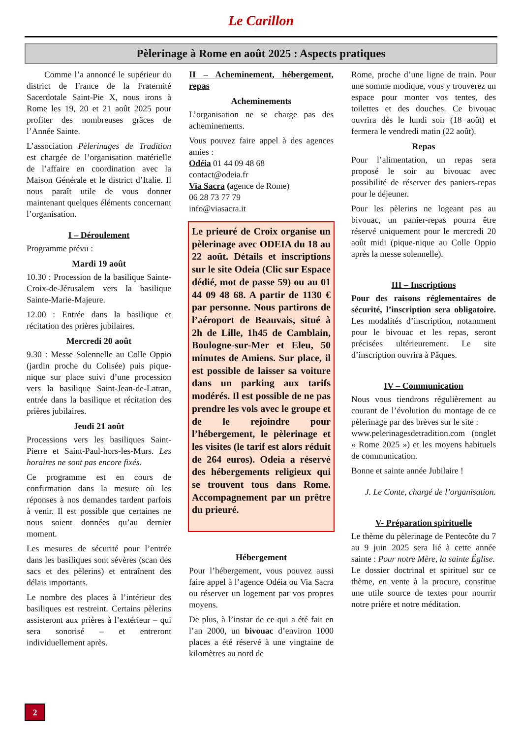Le Carillon
Pèlerinage à Rome en août 2025 : Aspects pratiques
Comme l’a annoncé le supérieur du district de France de la Fraternité Sacerdotale Saint-Pie X, nous irons à Rome les 19, 20 et 21 août 2025 pour profiter des nombreuses grâces de l’Année Sainte.
L’association Pèlerinages de Tradition est chargée de l’organisation matérielle de l’affaire en coordination avec la Maison Générale et le district d’Italie. Il nous paraît utile de vous donner maintenant quelques éléments concernant l’organisation.
I – Déroulement
Programme prévu :
Mardi 19 août
10.30 : Procession de la basilique Sainte-Croix-de-Jérusalem vers la basilique Sainte-Marie-Majeure.
12.00 : Entrée dans la basilique et récitation des prières jubilaires.
Mercredi 20 août
9.30 : Messe Solennelle au Colle Oppio (jardin proche du Colisée) puis pique-nique sur place suivi d’une procession vers la basilique Saint-Jean-de-Latran, entrée dans la basilique et récitation des prières jubilaires.
Jeudi 21 août
Processions vers les basiliques Saint-Pierre et Saint-Paul-hors-les-Murs. Les horaires ne sont pas encore fixés.
Ce programme est en cours de confirmation dans la mesure où les réponses à nos demandes tardent parfois à venir. Il est possible que certaines ne nous soient données qu’au dernier moment.
Les mesures de sécurité pour l’entrée dans les basiliques sont sévères (scan des sacs et des pèlerins) et entraînent des délais importants.
Le nombre des places à l’intérieur des basiliques est restreint. Certains pèlerins assisteront aux prières à l’extérieur – qui sera sonorisé – et entreront individuellement après.
II – Acheminement, hébergement, repas
Acheminements
L’organisation ne se charge pas des acheminements.
Vous pouvez faire appel à des agences amies :
Odéia 01 44 09 48 68
contact@odeia.fr
Via Sacra (agence de Rome)
06 28 73 77 79
info@viasacra.it
Le prieuré de Croix organise un pèlerinage avec ODEIA du 18 au 22 août. Détails et inscriptions sur le site Odeia (Clic sur Espace dédié, mot de passe 59) ou au 01 44 09 48 68. A partir de 1130 € par personne. Nous partirons de l’aéroport de Beauvais, situé à 2h de Lille, 1h45 de Camblain, Boulogne-sur-Mer et Eleu, 50 minutes de Amiens. Sur place, il est possible de laisser sa voiture dans un parking aux tarifs modérés. Il est possible de ne pas prendre les vols avec le groupe et de le rejoindre pour l’hébergement, le pèlerinage et les visites (le tarif est alors réduit de 264 euros). Odeia a réservé des hébergements religieux qui se trouvent tous dans Rome. Accompagnement par un prêtre du prieuré.
Hébergement
Pour l’hébergement, vous pouvez aussi faire appel à l’agence Odéia ou Via Sacra ou réserver un logement par vos propres moyens.
De plus, à l’instar de ce qui a été fait en l’an 2000, un bivouac d’environ 1000 places a été réservé à une vingtaine de kilomètres au nord de
Rome, proche d’une ligne de train. Pour une somme modique, vous y trouverez un espace pour monter vos tentes, des toilettes et des douches. Ce bivouac ouvrira dès le lundi soir (18 août) et fermera le vendredi matin (22 août).
Repas
Pour l’alimentation, un repas sera proposé le soir au bivouac avec possibilité de réserver des paniers-repas pour le déjeuner.
Pour les pèlerins ne logeant pas au bivouac, un panier-repas pourra être réservé uniquement pour le mercredi 20 août midi (pique-nique au Colle Oppio après la messe solennelle).
III – Inscriptions
Pour des raisons réglementaires de sécurité, l’inscription sera obligatoire. Les modalités d’inscription, notamment pour le bivouac et les repas, seront précisées ultérieurement. Le site d’inscription ouvrira à Pâques.
IV – Communication
Nous vous tiendrons régulièrement au courant de l’évolution du montage de ce pèlerinage par des brèves sur le site :
www.pelerinagesdetradition.com (onglet « Rome 2025 ») et les moyens habituels de communication.
Bonne et sainte année Jubilaire !
J. Le Conte, chargé de l’organisation.
V- Préparation spirituelle
Le thème du pèlerinage de Pentecôte du 7 au 9 juin 2025 sera lié à cette année sainte : Pour notre Mère, la sainte Église.
Le dossier doctrinal et spirituel sur ce thème, en vente à la procure, constitue une utile source de textes pour nourrir notre prière et notre méditation.
2